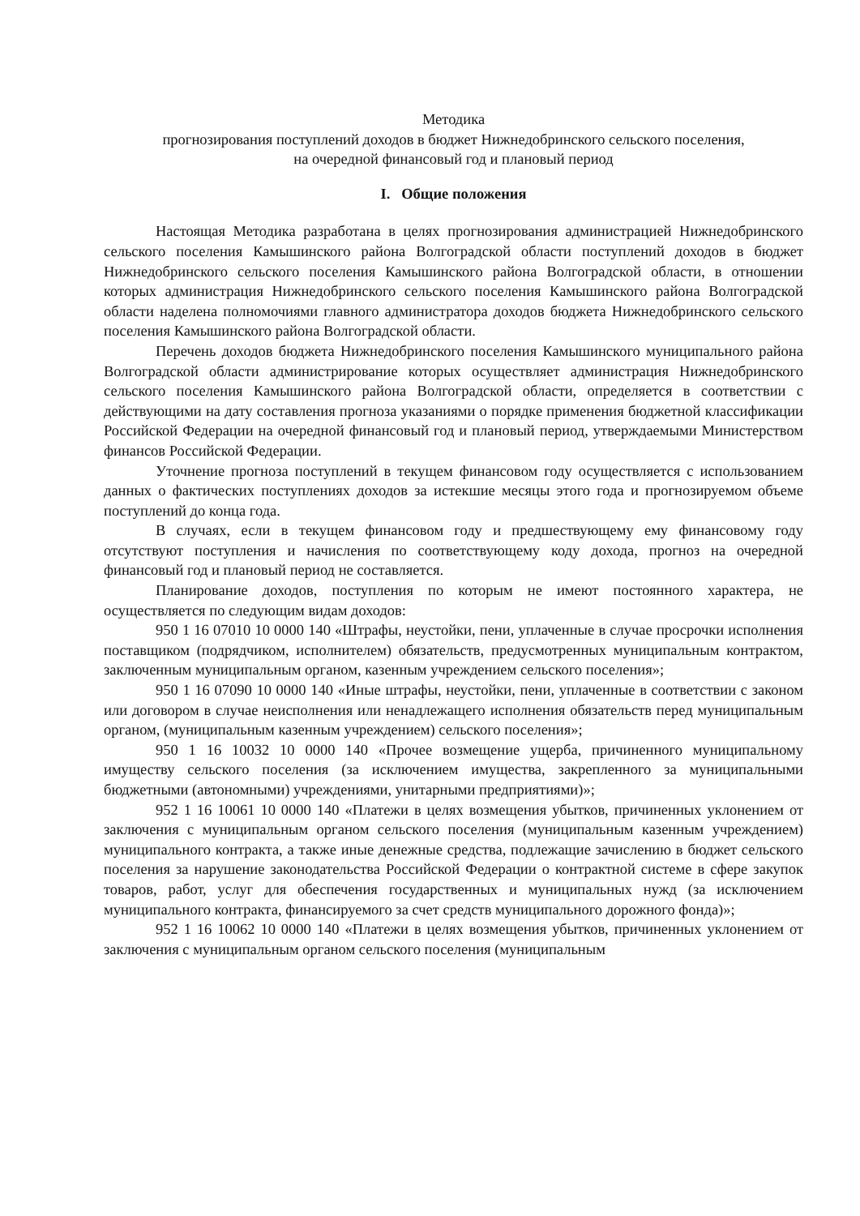Методика
прогнозирования поступлений доходов в бюджет Нижнедобринского сельского поселения,
на очередной финансовый год и плановый период
I. Общие положения
Настоящая Методика разработана в целях прогнозирования администрацией Нижнедобринского сельского поселения Камышинского района Волгоградской области поступлений доходов в бюджет Нижнедобринского сельского поселения Камышинского района Волгоградской области, в отношении которых администрация Нижнедобринского сельского поселения Камышинского района Волгоградской области наделена полномочиями главного администратора доходов бюджета Нижнедобринского сельского поселения Камышинского района Волгоградской области.
Перечень доходов бюджета Нижнедобринского поселения Камышинского муниципального района Волгоградской области администрирование которых осуществляет администрация Нижнедобринского сельского поселения Камышинского района Волгоградской области, определяется в соответствии с действующими на дату составления прогноза указаниями о порядке применения бюджетной классификации Российской Федерации на очередной финансовый год и плановый период, утверждаемыми Министерством финансов Российской Федерации.
Уточнение прогноза поступлений в текущем финансовом году осуществляется с использованием данных о фактических поступлениях доходов за истекшие месяцы этого года и прогнозируемом объеме поступлений до конца года.
В случаях, если в текущем финансовом году и предшествующему ему финансовому году отсутствуют поступления и начисления по соответствующему коду дохода, прогноз на очередной финансовый год и плановый период не составляется.
Планирование доходов, поступления по которым не имеют постоянного характера, не осуществляется по следующим видам доходов:
950 1 16 07010 10 0000 140 «Штрафы, неустойки, пени, уплаченные в случае просрочки исполнения поставщиком (подрядчиком, исполнителем) обязательств, предусмотренных муниципальным контрактом, заключенным муниципальным органом, казенным учреждением сельского поселения»;
950 1 16 07090 10 0000 140 «Иные штрафы, неустойки, пени, уплаченные в соответствии с законом или договором в случае неисполнения или ненадлежащего исполнения обязательств перед муниципальным органом, (муниципальным казенным учреждением) сельского поселения»;
950 1 16 10032 10 0000 140 «Прочее возмещение ущерба, причиненного муниципальному имуществу сельского поселения (за исключением имущества, закрепленного за муниципальными бюджетными (автономными) учреждениями, унитарными предприятиями)»;
952 1 16 10061 10 0000 140 «Платежи в целях возмещения убытков, причиненных уклонением от заключения с муниципальным органом сельского поселения (муниципальным казенным учреждением) муниципального контракта, а также иные денежные средства, подлежащие зачислению в бюджет сельского поселения за нарушение законодательства Российской Федерации о контрактной системе в сфере закупок товаров, работ, услуг для обеспечения государственных и муниципальных нужд (за исключением муниципального контракта, финансируемого за счет средств муниципального дорожного фонда)»;
952 1 16 10062 10 0000 140 «Платежи в целях возмещения убытков, причиненных уклонением от заключения с муниципальным органом сельского поселения (муниципальным